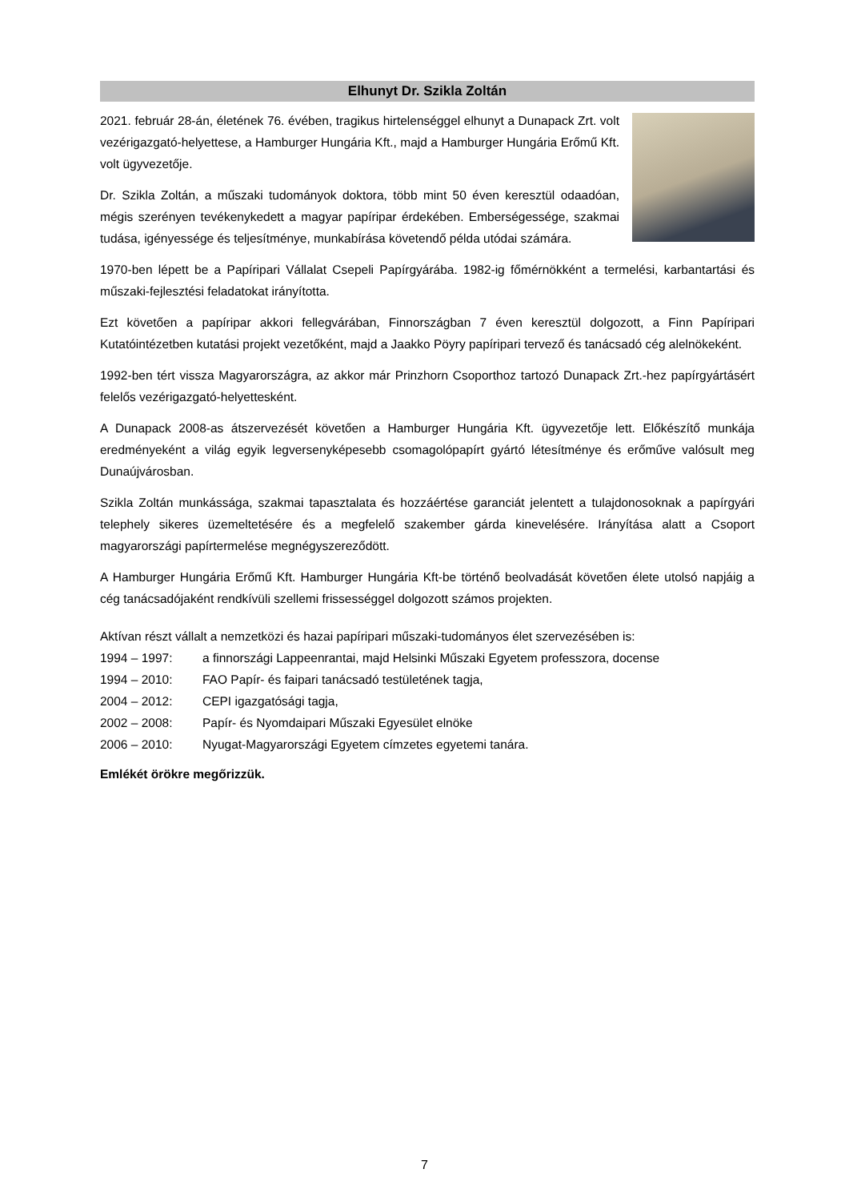Elhunyt Dr. Szikla Zoltán
2021. február 28-án, életének 76. évében, tragikus hirtelenséggel elhunyt a Dunapack Zrt. volt vezérigazgató-helyettese, a Hamburger Hungária Kft., majd a Hamburger Hungária Erőmű Kft. volt ügyvezetője.
Dr. Szikla Zoltán, a műszaki tudományok doktora, több mint 50 éven keresztül odaadóan, mégis szerényen tevékenykedett a magyar papíripar érdekében. Emberségessége, szakmai tudása, igényessége és teljesítménye, munkabírása követendő példa utódai számára.
1970-ben lépett be a Papíripari Vállalat Csepeli Papírgyárába. 1982-ig főmérnökként a termelési, karbantartási és műszaki-fejlesztési feladatokat irányította.
Ezt követően a papíripar akkori fellegvárában, Finnországban 7 éven keresztül dolgozott, a Finn Papíripari Kutatóintézetben kutatási projekt vezetőként, majd a Jaakko Pöyry papíripari tervező és tanácsadó cég alelnökeként.
1992-ben tért vissza Magyarországra, az akkor már Prinzhorn Csoporthoz tartozó Dunapack Zrt.-hez papírgyártásért felelős vezérigazgató-helyettesként.
A Dunapack 2008-as átszervezését követően a Hamburger Hungária Kft. ügyvezetője lett. Előkészítő munkája eredményeként a világ egyik legversenyképesebb csomagolópapírt gyártó létesítménye és erőműve valósult meg Dunaújvárosban.
Szikla Zoltán munkássága, szakmai tapasztalata és hozzáértése garanciát jelentett a tulajdonosoknak a papírgyári telephely sikeres üzemeltetésére és a megfelelő szakember gárda kinevelésére. Irányítása alatt a Csoport magyarországi papírtermelése megnégyszereződött.
A Hamburger Hungária Erőmű Kft. Hamburger Hungária Kft-be történő beolvadását követően élete utolsó napjáig a cég tanácsadójaként rendkívüli szellemi frissességgel dolgozott számos projekten.
Aktívan részt vállalt a nemzetközi és hazai papíripari műszaki-tudományos élet szervezésében is:
1994 – 1997: a finnországi Lappeenrantai, majd Helsinki Műszaki Egyetem professzora, docense
1994 – 2010: FAO Papír- és faipari tanácsadó testületének tagja,
2004 – 2012: CEPI igazgatósági tagja,
2002 – 2008: Papír- és Nyomdaipari Műszaki Egyesület elnöke
2006 – 2010: Nyugat-Magyarországi Egyetem címzetes egyetemi tanára.
Emlékét örökre megőrizzük.
7